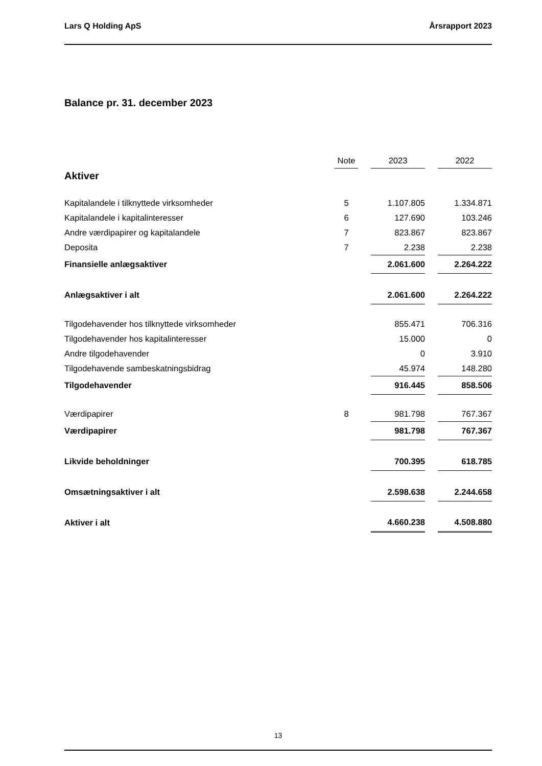Lars Q Holding ApS Årsrapport 2023
Balance pr. 31. december 2023
| | Note | | 2023 | | 2022 |
| --- | --- | --- | --- | --- | --- |
| Aktiver | | | | | |
| Kapitalandele i tilknyttede virksomheder | 5 | | 1.107.805 | | 1.334.871 |
| Kapitalandele i kapitalinteresser | 6 | | 127.690 | | 103.246 |
| Andre værdipapirer og kapitalandele | 7 | | 823.867 | | 823.867 |
| Deposita | 7 | | 2.238 | | 2.238 |
| Finansielle anlægsaktiver | | | 2.061.600 | | 2.264.222 |
| Anlægsaktiver i alt | | | 2.061.600 | | 2.264.222 |
| Tilgodehavender hos tilknyttede virksomheder | | | 855.471 | | 706.316 |
| Tilgodehavender hos kapitalinteresser | | | 15.000 | | 0 |
| Andre tilgodehavender | | | 0 | | 3.910 |
| Tilgodehavende sambeskatningsbidrag | | | 45.974 | | 148.280 |
| Tilgodehavender | | | 916.445 | | 858.506 |
| Værdipapirer | 8 | | 981.798 | | 767.367 |
| Værdipapirer | | | 981.798 | | 767.367 |
| Likvide beholdninger | | | 700.395 | | 618.785 |
| Omsætningsaktiver i alt | | | 2.598.638 | | 2.244.658 |
| Aktiver i alt | | | 4.660.238 | | 4.508.880 |
13